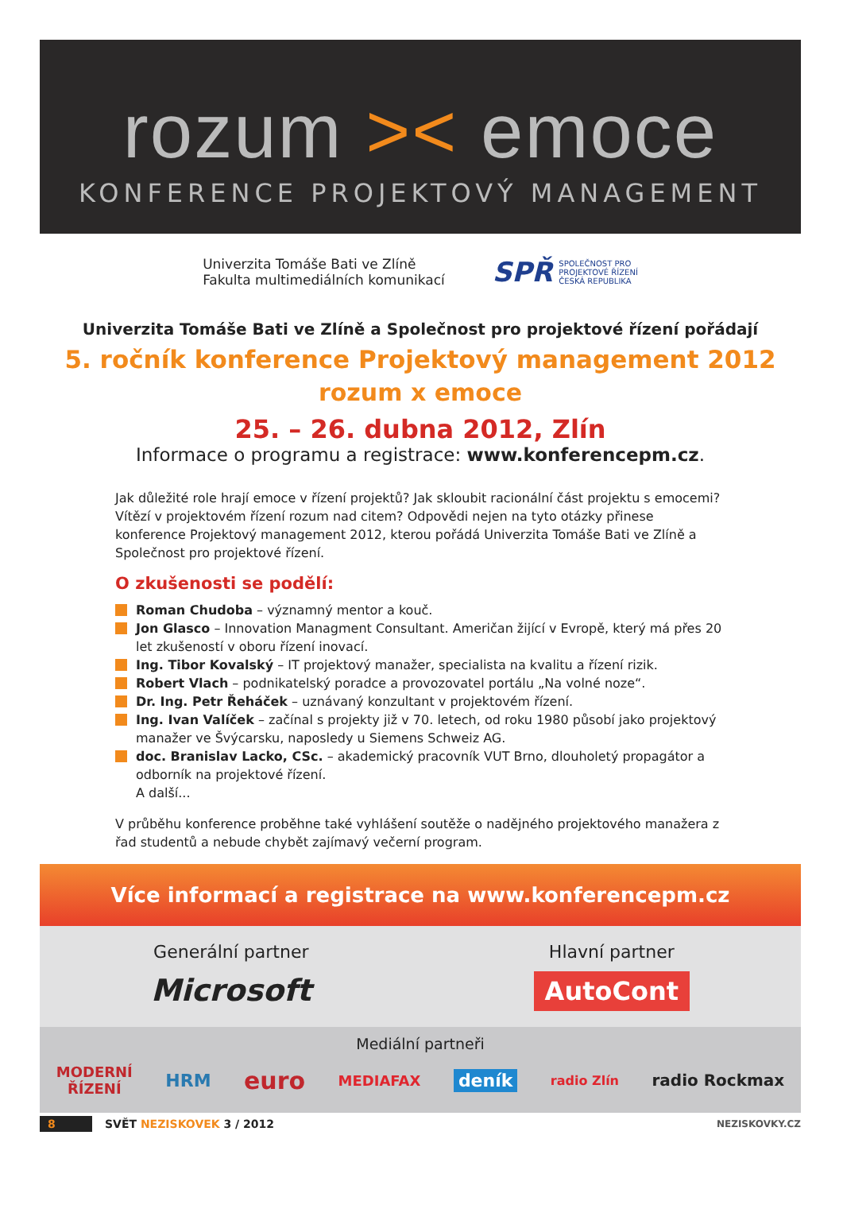rozum >< emoce
KONFERENCE PROJEKTOVÝ MANAGEMENT
Univerzita Tomáše Bati ve Zlíně
Fakulta multimediálních komunikací
SPŘ SPOLEČNOST PRO
PROJEKTOVÉ ŘÍZENÍ
ČESKÁ REPUBLIKA
Univerzita Tomáše Bati ve Zlíně a Společnost pro projektové řízení pořádají
5. ročník konference Projektový management 2012
rozum x emoce
25. – 26. dubna 2012, Zlín
Informace o programu a registrace: www.konferencepm.cz.
Jak důležité role hrají emoce v řízení projektů? Jak skloubit racionální část projektu s emocemi? Vítězí v projektovém řízení rozum nad citem? Odpovědi nejen na tyto otázky přinese konference Projektový management 2012, kterou pořádá Univerzita Tomáše Bati ve Zlíně a Společnost pro projektové řízení.
O zkušenosti se podělí:
Roman Chudoba – významný mentor a kouč.
Jon Glasco – Innovation Managment Consultant. Američan žijící v Evropě, který má přes 20 let zkušeností v oboru řízení inovací.
Ing. Tibor Kovalský – IT projektový manažer, specialista na kvalitu a řízení rizik.
Robert Vlach – podnikatelský poradce a provozovatel portálu „Na volné noze“.
Dr. Ing. Petr Řeháček – uznávaný konzultant v projektovém řízení.
Ing. Ivan Valíček – začínal s projekty již v 70. letech, od roku 1980 působí jako projektový manažer ve Švýcarsku, naposledy u Siemens Schweiz AG.
doc. Branislav Lacko, CSc. – akademický pracovník VUT Brno, dlouholetý propagátor a odborník na projektové řízení.
A další...
V průběhu konference proběhne také vyhlášení soutěže o nadějného projektového manažera z řad studentů a nebude chybět zajímavý večerní program.
Více informací a registrace na www.konferencepm.cz
Generální partner
Microsoft
Hlavní partner
AutoCont
Mediální partneři
MODERNÍ
ŘÍZENÍ HRM euro MEDIAFAX deník radio Zlín radio Rockmax
8 SVĚT NEZISKOVEK 3 / 2012 NEZISKOVKY.CZ